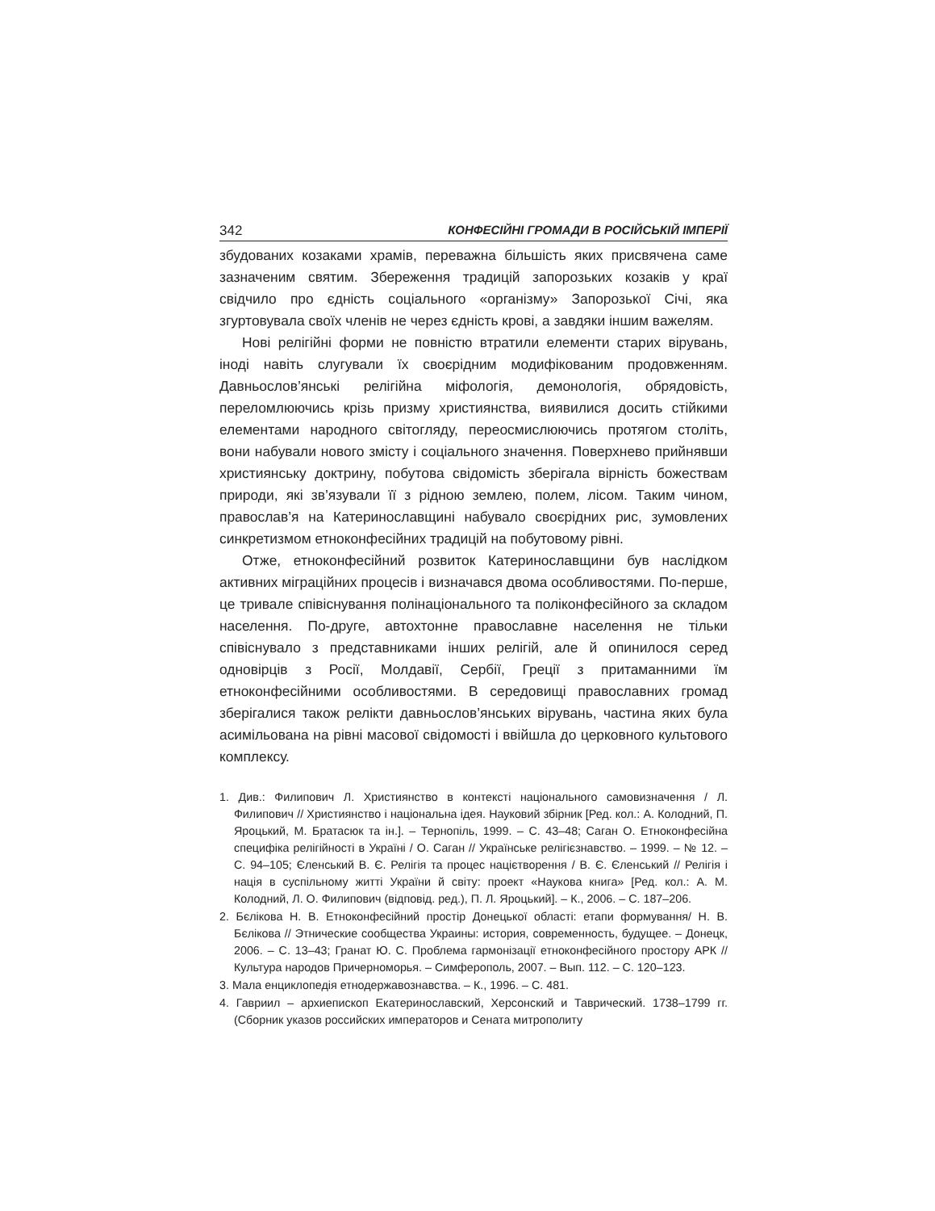342 КОНФЕСІЙНІ ГРОМАДИ В РОСІЙСЬКІЙ ІМПЕРІЇ
збудованих козаками храмів, переважна більшість яких присвячена саме зазначеним святим. Збереження традицій запорозьких козаків у краї свідчило про єдність соціального «організму» Запорозької Січі, яка згуртовувала своїх членів не через єдність крові, а завдяки іншим важелям.
Нові релігійні форми не повністю втратили елементи старих вірувань, іноді навіть слугували їх своєрідним модифікованим продовженням. Давньослов’янські релігійна міфологія, демонологія, обрядовість, переломлюючись крізь призму християнства, виявилися досить стійкими елементами народного світогляду, переосмислюючись протягом століть, вони набували нового змісту і соціального значення. Поверхнево прийнявши християнську доктрину, побутова свідомість зберігала вірність божествам природи, які зв’язували її з рідною землею, полем, лісом. Таким чином, православ’я на Катеринославщині набувало своєрідних рис, зумовлених синкретизмом етноконфесійних традицій на побутовому рівні.
Отже, етноконфесійний розвиток Катеринославщини був наслідком активних міграційних процесів і визначався двома особливостями. По-перше, це тривале співіснування полінаціонального та поліконфесійного за складом населення. По-друге, автохтонне православне населення не тільки співіснувало з представниками інших релігій, але й опинилося серед одновірців з Росії, Молдавії, Сербії, Греції з притаманними їм етноконфесійними особливостями. В середовищі православних громад зберігалися також релікти давньослов’янських вірувань, частина яких була асимільована на рівні масової свідомості і ввійшла до церковного культового комплексу.
1. Див.: Филипович Л. Християнство в контексті національного самовизначення / Л. Филипович // Християнство і національна ідея. Науковий збірник [Ред. кол.: А. Колодний, П. Яроцький, М. Братасюк та ін.]. – Тернопіль, 1999. – С. 43–48; Саган О. Етноконфесійна специфіка релігійності в Україні / О. Саган // Українське релігієзнавство. – 1999. – № 12. – С. 94–105; Єленський В. Є. Релігія та процес націєтворення / В. Є. Єленський // Релігія і нація в суспільному житті України й світу: проект «Наукова книга» [Ред. кол.: А. М. Колодний, Л. О. Филипович (відповід. ред.), П. Л. Яроцький]. – К., 2006. – С. 187–206.
2. Бєлікова Н. В. Етноконфесійний простір Донецької області: етапи формування/ Н. В. Бєлікова // Этнические сообщества Украины: история, современность, будущее. – Донецк, 2006. – С. 13–43; Гранат Ю. С. Проблема гармонізації етноконфесійного простору АРК // Культура народов Причерноморья. – Симферополь, 2007. – Вып. 112. – С. 120–123.
3. Мала енциклопедія етнодержавознавства. – К., 1996. – С. 481.
4. Гавриил – архиепископ Екатеринославский, Херсонский и Таврический. 1738–1799 гг. (Сборник указов российских императоров и Сената митрополиту